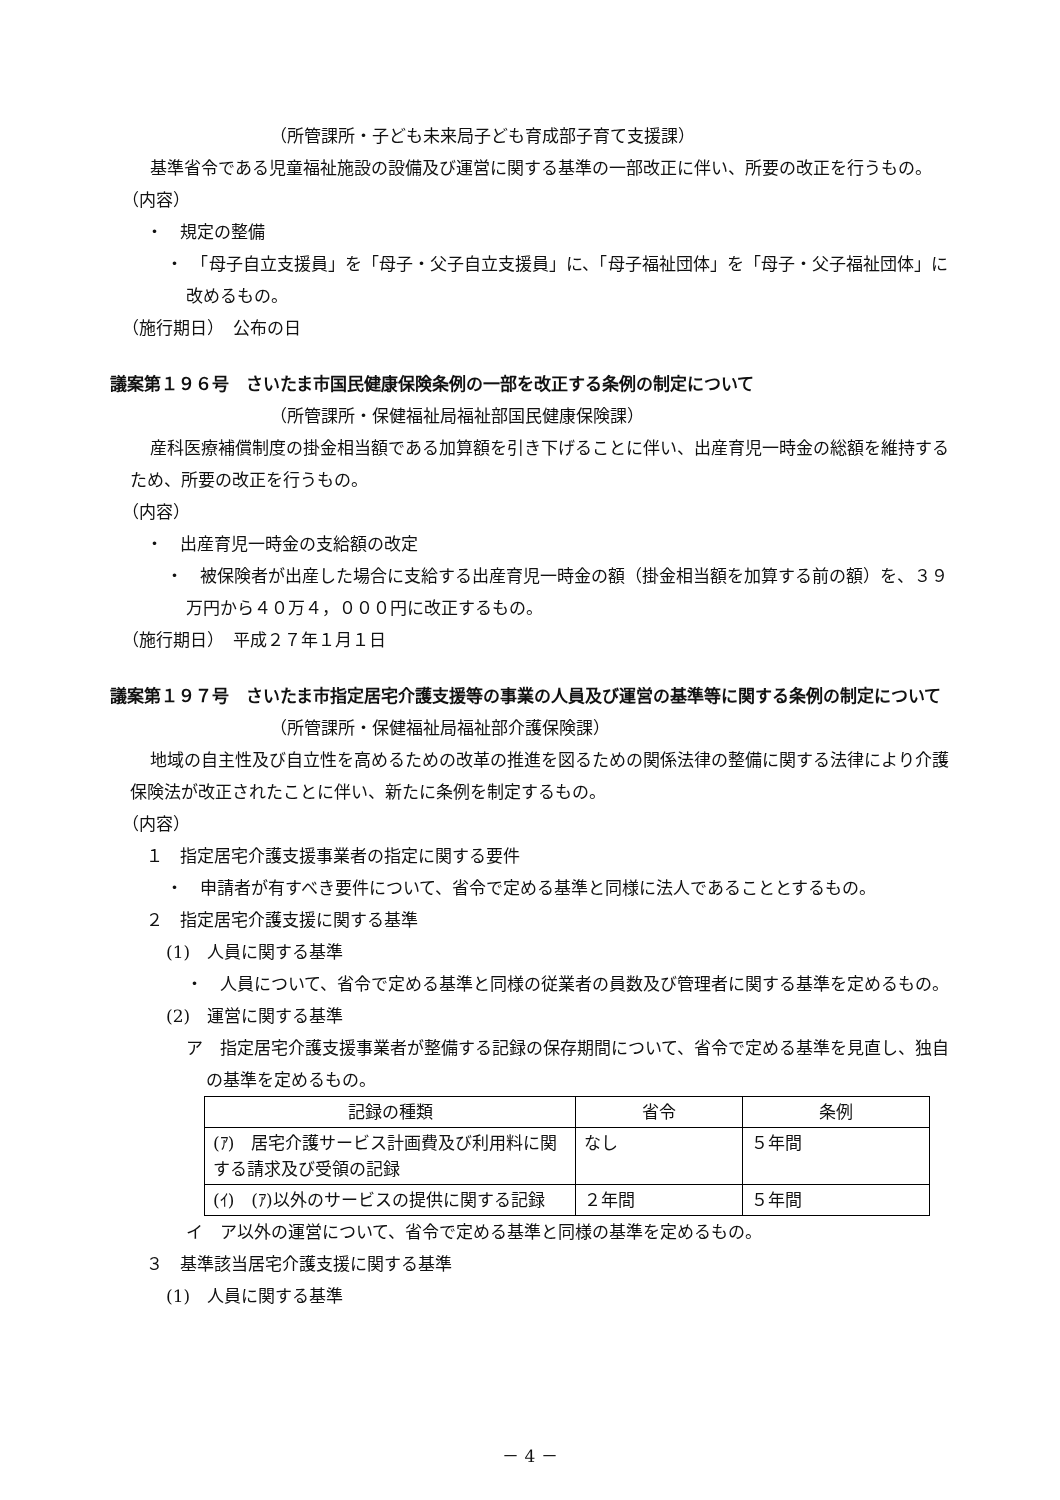（所管課所・子ども未来局子ども育成部子育て支援課）
基準省令である児童福祉施設の設備及び運営に関する基準の一部改正に伴い、所要の改正を行うもの。
（内容）
・　規定の整備
・　「母子自立支援員」を「母子・父子自立支援員」に、「母子福祉団体」を「母子・父子福祉団体」に改めるもの。
（施行期日）　公布の日
議案第１９６号　さいたま市国民健康保険条例の一部を改正する条例の制定について
（所管課所・保健福祉局福祉部国民健康保険課）
産科医療補償制度の掛金相当額である加算額を引き下げることに伴い、出産育児一時金の総額を維持するため、所要の改正を行うもの。
（内容）
・　出産育児一時金の支給額の改定
・　被保険者が出産した場合に支給する出産育児一時金の額（掛金相当額を加算する前の額）を、３９万円から４０万４，０００円に改正するもの。
（施行期日）　平成２７年１月１日
議案第１９７号　さいたま市指定居宅介護支援等の事業の人員及び運営の基準等に関する条例の制定について
（所管課所・保健福祉局福祉部介護保険課）
地域の自主性及び自立性を高めるための改革の推進を図るための関係法律の整備に関する法律により介護保険法が改正されたことに伴い、新たに条例を制定するもの。
（内容）
１　指定居宅介護支援事業者の指定に関する要件
・　申請者が有すべき要件について、省令で定める基準と同様に法人であることとするもの。
２　指定居宅介護支援に関する基準
(1)　人員に関する基準
・　人員について、省令で定める基準と同様の従業者の員数及び管理者に関する基準を定めるもの。
(2)　運営に関する基準
ア　指定居宅介護支援事業者が整備する記録の保存期間について、省令で定める基準を見直し、独自の基準を定めるもの。
| 記録の種類 | 省令 | 条例 |
| --- | --- | --- |
| (ｱ) 居宅介護サービス計画費及び利用料に関する請求及び受領の記録 | なし | ５年間 |
| (ｲ) (ｱ)以外のサービスの提供に関する記録 | ２年間 | ５年間 |
イ　ア以外の運営について、省令で定める基準と同様の基準を定めるもの。
３　基準該当居宅介護支援に関する基準
(1)　人員に関する基準
－ 4 －